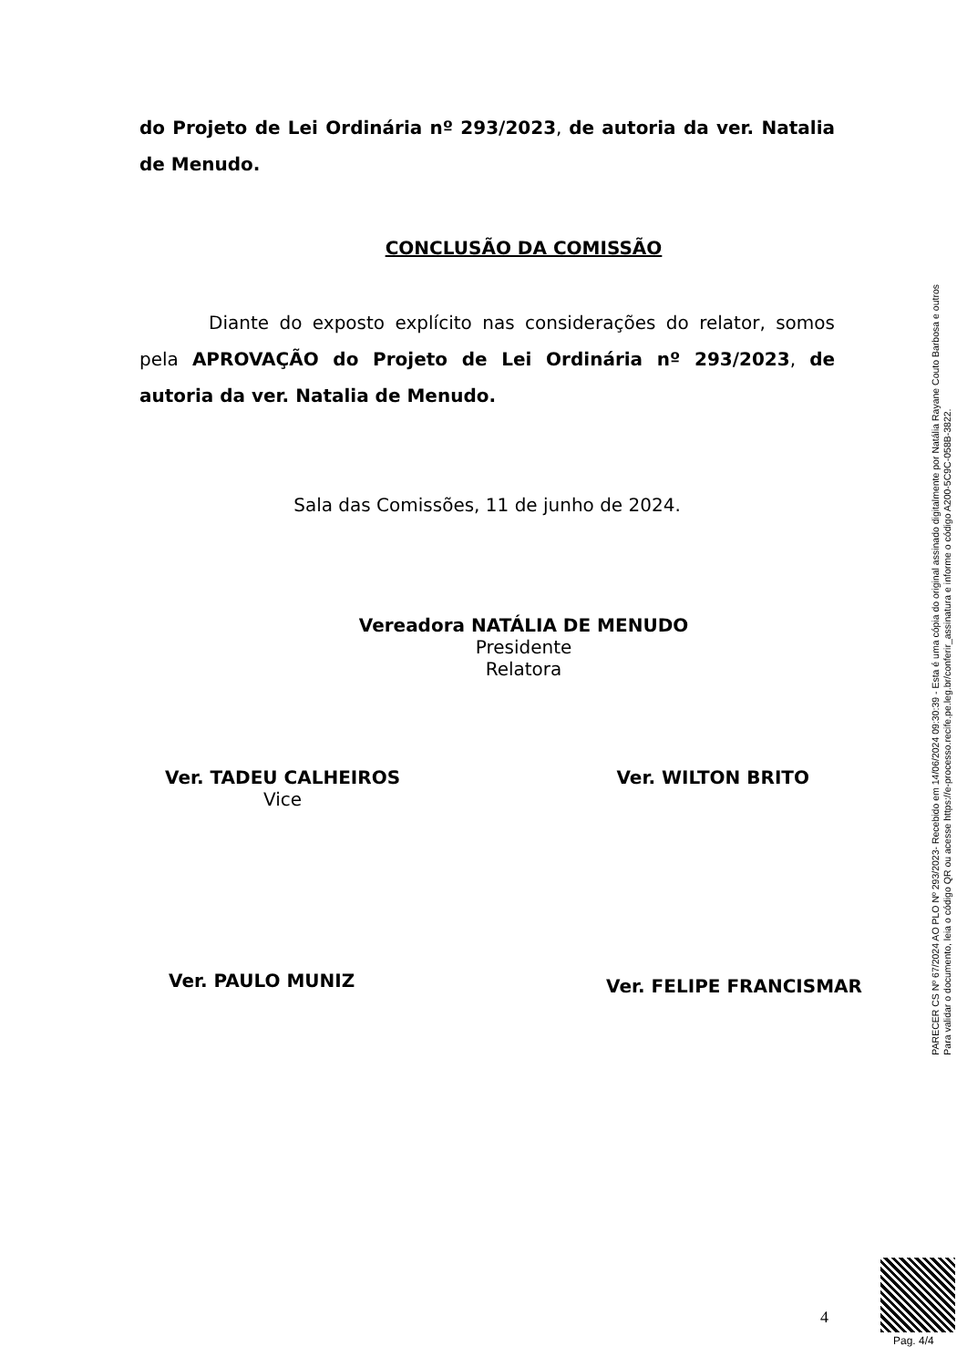do Projeto de Lei Ordinária nº 293/2023, de autoria da ver. Natalia de Menudo.
CONCLUSÃO DA COMISSÃO
Diante do exposto explícito nas considerações do relator, somos pela APROVAÇÃO do Projeto de Lei Ordinária nº 293/2023, de autoria da ver. Natalia de Menudo.
Sala das Comissões, 11 de junho de 2024.
Vereadora NATÁLIA DE MENUDO
Presidente
Relatora
Ver. TADEU CALHEIROS
Vice
Ver. WILTON BRITO
Ver. PAULO MUNIZ
Ver. FELIPE FRANCISMAR
PARECER CS Nº 67/2024 AO PLO Nº 293/2023- Recebido em 14/06/2024 09:30:39 - Esta é uma cópia do original assinado digitalmente por Natália Rayane Couto Barbosa e outros
Para validar o documento, leia o código QR ou acesse https://e-processo.recife.pe.leg.br/conferir_assinatura e informe o código A200-5C9C-058B-3822.
4
Pag. 4/4